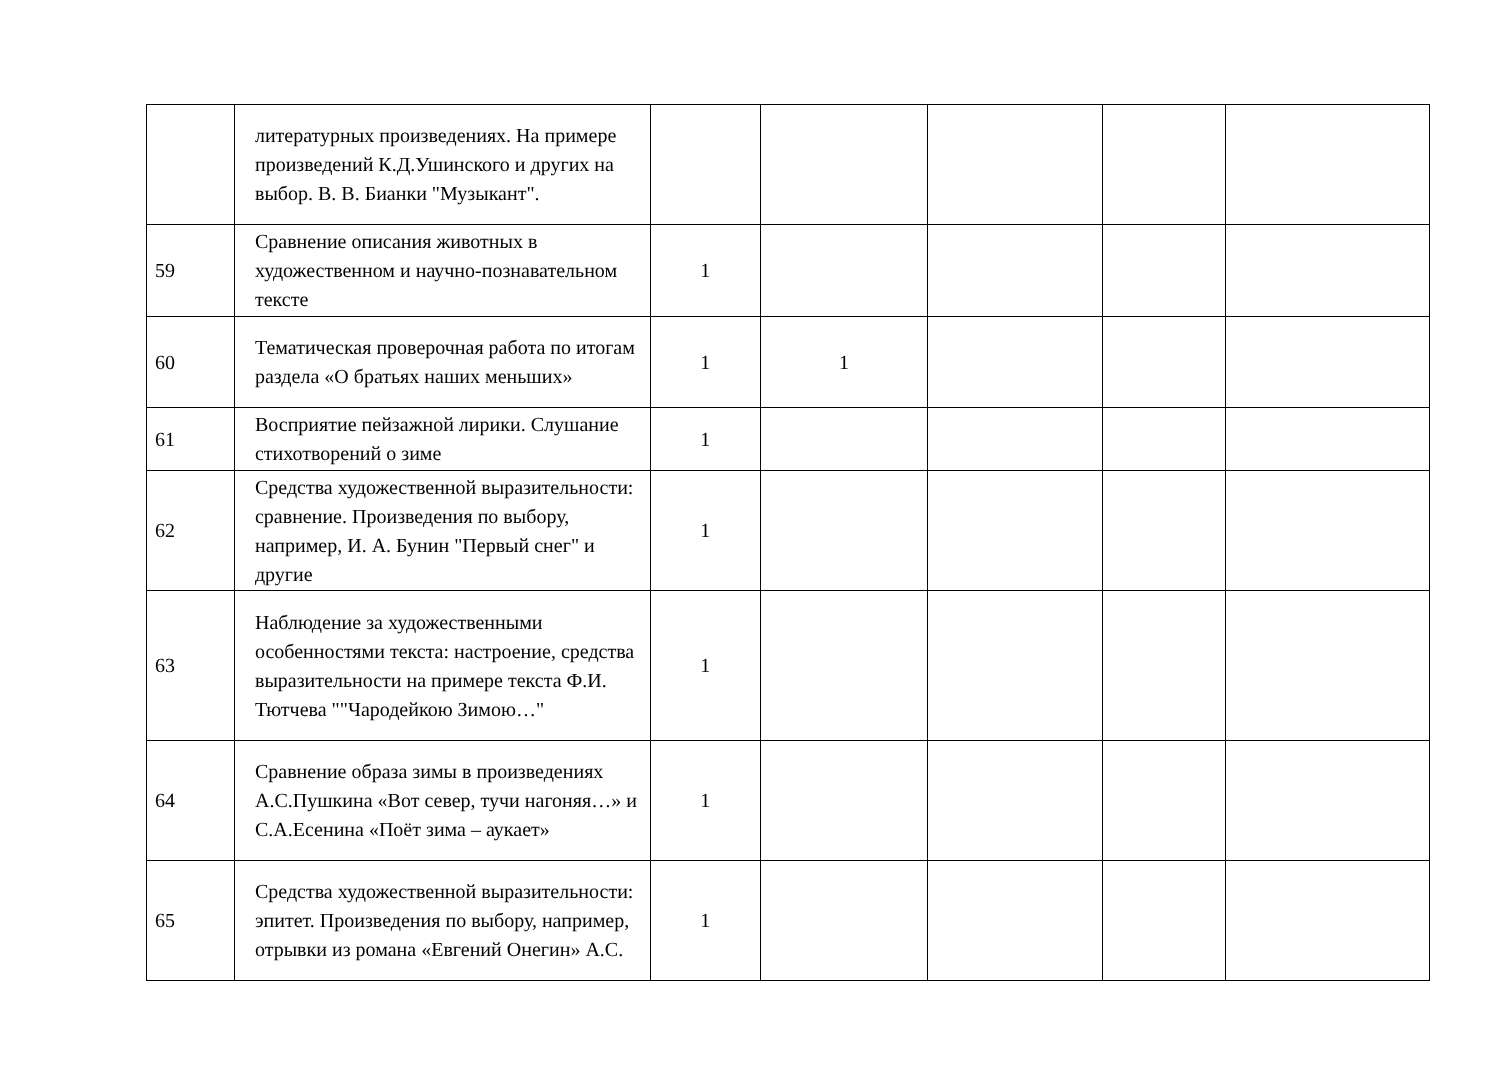| | литературных произведениях. На примере произведений К.Д.Ушинского и других на выбор. В. В. Бианки "Музыкант". | | | | | |
| 59 | Сравнение описания животных в художественном и научно-познавательном тексте | 1 | | | | |
| 60 | Тематическая проверочная работа по итогам раздела «О братьях наших меньших» | 1 | 1 | | | |
| 61 | Восприятие пейзажной лирики. Слушание стихотворений о зиме | 1 | | | | |
| 62 | Средства художественной выразительности: сравнение. Произведения по выбору, например, И. А. Бунин "Первый снег" и другие | 1 | | | | |
| 63 | Наблюдение за художественными особенностями текста: настроение, средства выразительности на примере текста Ф.И. Тютчева ""Чародейкою Зимою…" | 1 | | | | |
| 64 | Сравнение образа зимы в произведениях А.С.Пушкина «Вот север, тучи нагоняя…» и С.А.Есенина «Поёт зима – аукает» | 1 | | | | |
| 65 | Средства художественной выразительности: эпитет. Произведения по выбору, например, отрывки из романа «Евгений Онегин» А.С. | 1 | | | | |